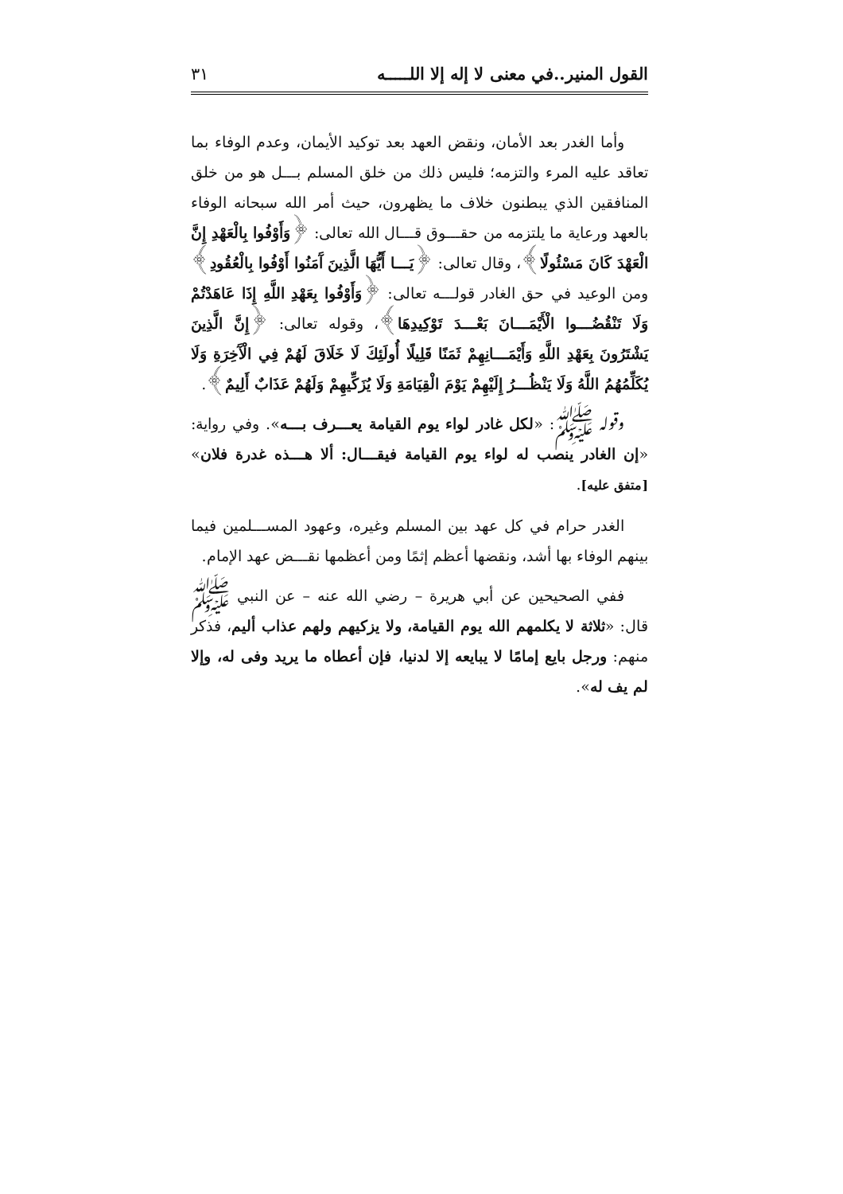القول المنير..في معنى لا إله إلا اللـــــه ٣١
وأما الغدر بعد الأمان، ونقض العهد بعد توكيد الأيمان، وعدم الوفاء بما تعاقد عليه المرء والتزمه؛ فليس ذلك من خلق المسلم بـــل هو من خلق المنافقين الذي يبطنون خلاف ما يظهرون، حيث أمر الله سبحانه الوفاء بالعهد ورعاية ما يلتزمه من حقـــوق قـــال الله تعالى: ﴿وَأَوْفُوا بِالْعَهْدِ إِنَّ الْعَهْدَ كَانَ مَسْئُولًا﴾، وقال تعالى: ﴿يَـــا أَيُّهَا الَّذِينَ آَمَنُوا أَوْفُوا بِالْعُقُودِ﴾ ومن الوعيد في حق الغادر قولـــه تعالى: ﴿وَأَوْفُوا بِعَهْدِ اللَّهِ إِذَا عَاهَدْتُمْ وَلَا تَنْقُضُـــوا الْأَيْمَـــانَ بَعْـــدَ تَوْكِيدِهَا﴾، وقوله تعالى: ﴿إِنَّ الَّذِينَ يَشْتَرُونَ بِعَهْدِ اللَّهِ وَأَيْمَـــانِهِمْ ثَمَنًا قَلِيلًا أُولَئِكَ لَا خَلَاقَ لَهُمْ فِي الْآَخِرَةِ وَلَا يُكَلِّمُهُمُ اللَّهُ وَلَا يَنْظُـــرُ إِلَيْهِمْ يَوْمَ الْقِيَامَةِ وَلَا يُزَكِّيهِمْ وَلَهُمْ عَذَابٌ أَلِيمٌ﴾.
وقوله ﷺ: «لكل غادر لواء يوم القيامة يعـــرف بـــه». وفي رواية: «إن الغادر ينصب له لواء يوم القيامة فيقـــال: ألا هـــذه غدرة فلان» [متفق عليه].
الغدر حرام في كل عهد بين المسلم وغيره، وعهود المســـلمين فيما بينهم الوفاء بها أشد، ونقضها أعظم إثمًا ومن أعظمها نقـــض عهد الإمام.
ففي الصحيحين عن أبي هريرة – رضي الله عنه – عن النبي ﷺ قال: «ثلاثة لا يكلمهم الله يوم القيامة، ولا يزكيهم ولهم عذاب أليم، فذكر منهم: ورجل بايع إمامًا لا يبايعه إلا لدنيا، فإن أعطاه ما يريد وفى له، وإلا لم يف له».